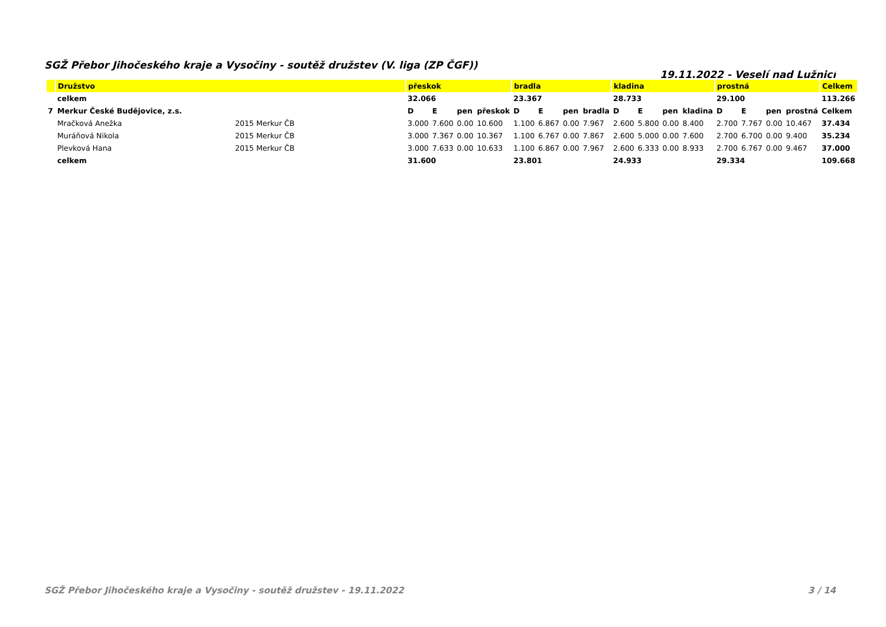SGŽ Přebor Jihočeského kraje a Vysočiny - soutěž družstev (V. liga (ZP ČGF)) 19.11.2022 - Veselí nad Lužnicí
| | Družstvo | | přeskok | | | | bradla | | | | kladina | | | | prostná | | | | Celkem |
| --- | --- | --- | --- | --- | --- | --- | --- | --- | --- | --- | --- | --- | --- | --- | --- | --- | --- | --- | --- |
| | celkem | | 32.066 | | | | 23.367 | | | | 28.733 | | | | 29.100 | | | | 113.266 |
| 7 | Merkur České Budějovice, z.s. | | D | E | pen | přeskok | D | E | pen | bradla | D | E | pen | kladina | D | E | pen | prostná | Celkem |
| | Mračková Anežka | 2015 Merkur ČB | 3.000 | 7.600 | 0.00 | 10.600 | 1.100 | 6.867 | 0.00 | 7.967 | 2.600 | 5.800 | 0.00 | 8.400 | 2.700 | 7.767 | 0.00 | 10.467 | 37.434 |
| | Muráňová Nikola | 2015 Merkur ČB | 3.000 | 7.367 | 0.00 | 10.367 | 1.100 | 6.767 | 0.00 | 7.867 | 2.600 | 5.000 | 0.00 | 7.600 | 2.700 | 6.700 | 0.00 | 9.400 | 35.234 |
| | Plevková Hana | 2015 Merkur ČB | 3.000 | 7.633 | 0.00 | 10.633 | 1.100 | 6.867 | 0.00 | 7.967 | 2.600 | 6.333 | 0.00 | 8.933 | 2.700 | 6.767 | 0.00 | 9.467 | 37.000 |
| | celkem | | 31.600 | | | | 23.801 | | | | 24.933 | | | | 29.334 | | | | 109.668 |
SGŽ Přebor Jihočeského kraje a Vysočiny - soutěž družstev - 19.11.2022 3 / 14